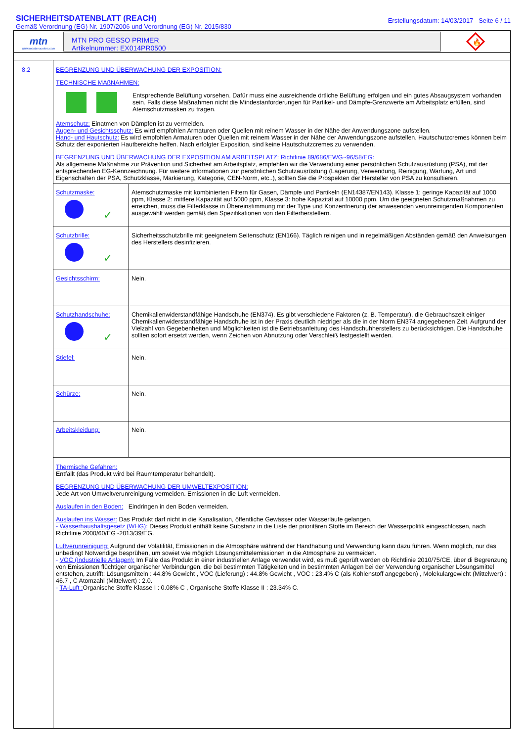SICHERHEITSDATENBLATT (REACH)
Gemäß Verordnung (EG) Nr. 1907/2006 und Verordnung (EG) Nr. 2015/830
Erstellungsdatum: 14/03/2017 Seite 6 / 11
mtn
www.montanacolors.com
MTN PRO GESSO PRIMER
Artikelnummer: EX014PR0500
🔥
8.2 BEGRENZUNG UND ÜBERWACHUNG DER EXPOSITION:
TECHNISCHE MAßNAHMEN:
Entsprechende Belüftung vorsehen. Dafür muss eine ausreichende örtliche Belüftung erfolgen und ein gutes Absaugsystem vorhanden sein. Falls diese Maßnahmen nicht die Mindestanforderungen für Partikel- und Dämpfe-Grenzwerte am Arbeitsplatz erfüllen, sind Atemschutzmasken zu tragen.
Atemschutz: Einatmen von Dämpfen ist zu vermeiden.
Augen- und Gesichtsschutz: Es wird empfohlen Armaturen oder Quellen mit reinem Wasser in der Nähe der Anwendungszone aufstellen.
Hand- und Hautschutz: Es wird empfohlen Armaturen oder Quellen mit reinem Wasser in der Nähe der Anwendungszone aufstellen. Hautschutzcremes können beim Schutz der exponierten Hautbereiche helfen. Nach erfolgter Exposition, sind keine Hautschutzcremes zu verwenden.
BEGRENZUNG UND ÜBERWACHUNG DER EXPOSITION AM ARBEITSPLATZ: Richtlinie 89/686/EWG~96/58/EG:
Als allgemeine Maßnahme zur Prävention und Sicherheit am Arbeitsplatz, empfehlen wir die Verwendung einer persönlichen Schutzausrüstung (PSA), mit der entsprechenden EG-Kennzeichnung. Für weitere informationen zur persönlichen Schutzausrüstung (Lagerung, Verwendung, Reinigung, Wartung, Art und Eigenschaften der PSA, Schutzklasse, Markierung, Kategorie, CEN-Norm, etc..), sollten Sie die Prospekten der Hersteller von PSA zu konsultieren.
| Schutzmaske: ✓ | Atemschutzmaske mit kombinierten Filtern für Gasen, Dämpfe und Partikeln (EN14387/EN143). Klasse 1: geringe Kapazität auf 1000 ppm, Klasse 2: mittlere Kapazität auf 5000 ppm, Klasse 3: hohe Kapazität auf 10000 ppm. Um die geeigneten Schutzmaßnahmen zu erreichen, muss die Filterklasse in Übereinstimmung mit der Type und Konzentrierung der anwesenden verunreinigenden Komponenten ausgewählt werden gemäß den Spezifikationen von den Filterherstellern. |
| Schutzbrille: ✓ | Sicherheitsschutzbrille mit geeignetem Seitenschutz (EN166). Täglich reinigen und in regelmäßigen Abständen gemäß den Anweisungen des Herstellers desinfizieren. |
| Gesichtsschirm: | Nein. |
| Schutzhandschuhe: ✓ | Chemikalienwiderstandfähige Handschuhe (EN374). Es gibt verschiedene Faktoren (z. B. Temperatur), die Gebrauchszeit einiger Chemikalienwiderstandfähige Handschuhe ist in der Praxis deutlich niedriger als die in der Norm EN374 angegebenen Zeit. Aufgrund der Vielzahl von Gegebenheiten und Möglichkeiten ist die Betriebsanleitung des Handschuhherstellers zu berücksichtigen. Die Handschuhe sollten sofort ersetzt werden, wenn Zeichen von Abnutzung oder Verschleiß festgestellt werden. |
| Stiefel: | Nein. |
| Schürze: | Nein. |
| Arbeitskleidung: | Nein. |
Thermische Gefahren:
Entfällt (das Produkt wird bei Raumtemperatur behandelt).
BEGRENZUNG UND ÜBERWACHUNG DER UMWELTEXPOSITION:
Jede Art von Umweltverunreinigung vermeiden. Emissionen in die Luft vermeiden.
Auslaufen in den Boden: Eindringen in den Boden vermeiden.
Auslaufen ins Wasser: Das Produkt darf nicht in die Kanalisation, öffentliche Gewässer oder Wasserläufe gelangen.
- Wasserhaushaltsgesetz (WHG): Dieses Produkt enthält keine Substanz in die Liste der prioritären Stoffe im Bereich der Wasserpolitik eingeschlossen, nach Richtlinie 2000/60/EG~2013/39/EG.
Luftverunreinigung: Aufgrund der Volatilität, Emissionen in die Atmosphäre während der Handhabung und Verwendung kann dazu führen. Wenn möglich, nur das unbedingt Notwendige besprühen, um sowiet wie möglich Lösungsmittelemissionen in die Atmosphäre zu vermeiden.
- VOC (Industrielle Anlagen): Im Falle das Produkt in einer industriellen Anlage verwendet wird, es muß geprüft werden ob Richtlinie 2010/75/CE, über di Begrenzung von Emissionen flüchtiger organischer Verbindungen, die bei bestimmten Tätigkeiten und in bestimmten Anlagen bei der Verwendung organischer Lösungsmittel entstehen, zutrifft: Lösungsmitteln : 44.8% Gewicht , VOC (Lieferung) : 44.8% Gewicht , VOC : 23.4% C (als Kohlenstoff angegeben) , Molekulargewicht (Mittelwert) : 46.7 , C Atomzahl (Mittelwert) : 2.0.
- TA-Luft : Organische Stoffe Klasse I : 0.08% C , Organische Stoffe Klasse II : 23.34% C.